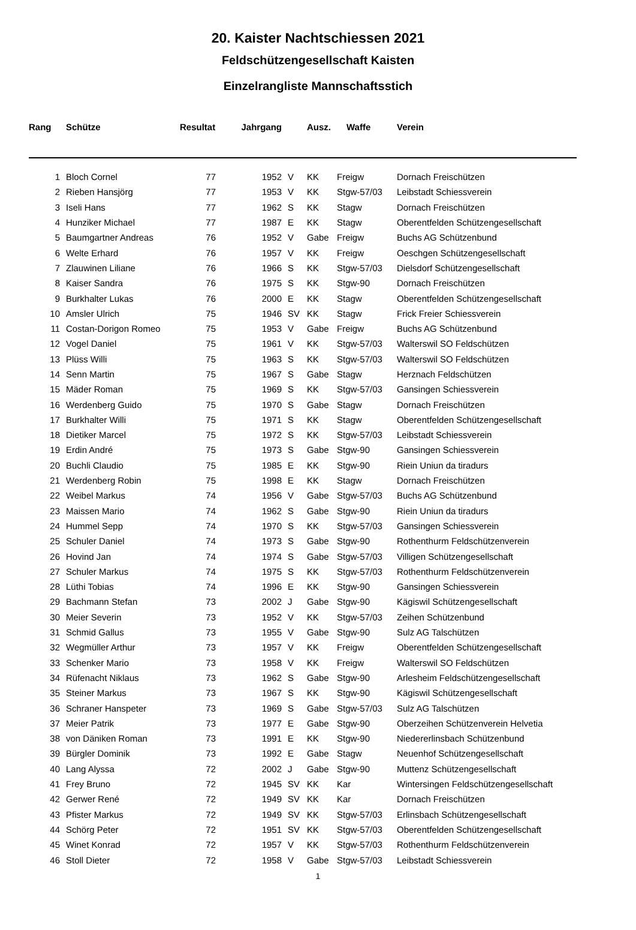20. Kaister Nachtschiessen 2021
Feldschützengesellschaft Kaisten
Einzelrangliste Mannschaftsstich
| Rang | Schütze | Resultat | Jahrgang | | Ausz. | Waffe | Verein |
| --- | --- | --- | --- | --- | --- | --- | --- |
| 1 | Bloch Cornel | 77 | 1952 | V | KK | Freigw | Dornach Freischützen |
| 2 | Rieben Hansjörg | 77 | 1953 | V | KK | Stgw-57/03 | Leibstadt Schiessverein |
| 3 | Iseli Hans | 77 | 1962 | S | KK | Stagw | Dornach Freischützen |
| 4 | Hunziker Michael | 77 | 1987 | E | KK | Stagw | Oberentfelden Schützengesellschaft |
| 5 | Baumgartner Andreas | 76 | 1952 | V | Gabe | Freigw | Buchs AG Schützenbund |
| 6 | Welte Erhard | 76 | 1957 | V | KK | Freigw | Oeschgen Schützengesellschaft |
| 7 | Zlauwinen Liliane | 76 | 1966 | S | KK | Stgw-57/03 | Dielsdorf Schützengesellschaft |
| 8 | Kaiser Sandra | 76 | 1975 | S | KK | Stgw-90 | Dornach Freischützen |
| 9 | Burkhalter Lukas | 76 | 2000 | E | KK | Stagw | Oberentfelden Schützengesellschaft |
| 10 | Amsler Ulrich | 75 | 1946 | SV | KK | Stagw | Frick Freier Schiessverein |
| 11 | Costan-Dorigon Romeo | 75 | 1953 | V | Gabe | Freigw | Buchs AG Schützenbund |
| 12 | Vogel Daniel | 75 | 1961 | V | KK | Stgw-57/03 | Walterswil SO Feldschützen |
| 13 | Plüss Willi | 75 | 1963 | S | KK | Stgw-57/03 | Walterswil SO Feldschützen |
| 14 | Senn Martin | 75 | 1967 | S | Gabe | Stagw | Herznach Feldschützen |
| 15 | Mäder Roman | 75 | 1969 | S | KK | Stgw-57/03 | Gansingen Schiessverein |
| 16 | Werdenberg Guido | 75 | 1970 | S | Gabe | Stagw | Dornach Freischützen |
| 17 | Burkhalter Willi | 75 | 1971 | S | KK | Stagw | Oberentfelden Schützengesellschaft |
| 18 | Dietiker Marcel | 75 | 1972 | S | KK | Stgw-57/03 | Leibstadt Schiessverein |
| 19 | Erdin André | 75 | 1973 | S | Gabe | Stgw-90 | Gansingen Schiessverein |
| 20 | Buchli Claudio | 75 | 1985 | E | KK | Stgw-90 | Riein Uniun da tiradurs |
| 21 | Werdenberg Robin | 75 | 1998 | E | KK | Stagw | Dornach Freischützen |
| 22 | Weibel Markus | 74 | 1956 | V | Gabe | Stgw-57/03 | Buchs AG Schützenbund |
| 23 | Maissen Mario | 74 | 1962 | S | Gabe | Stgw-90 | Riein Uniun da tiradurs |
| 24 | Hummel Sepp | 74 | 1970 | S | KK | Stgw-57/03 | Gansingen Schiessverein |
| 25 | Schuler Daniel | 74 | 1973 | S | Gabe | Stgw-90 | Rothenthurm Feldschützenverein |
| 26 | Hovind Jan | 74 | 1974 | S | Gabe | Stgw-57/03 | Villigen Schützengesellschaft |
| 27 | Schuler Markus | 74 | 1975 | S | KK | Stgw-57/03 | Rothenthurm Feldschützenverein |
| 28 | Lüthi Tobias | 74 | 1996 | E | KK | Stgw-90 | Gansingen Schiessverein |
| 29 | Bachmann Stefan | 73 | 2002 | J | Gabe | Stgw-90 | Kägiswil Schützengesellschaft |
| 30 | Meier Severin | 73 | 1952 | V | KK | Stgw-57/03 | Zeihen Schützenbund |
| 31 | Schmid Gallus | 73 | 1955 | V | Gabe | Stgw-90 | Sulz AG Talschützen |
| 32 | Wegmüller Arthur | 73 | 1957 | V | KK | Freigw | Oberentfelden Schützengesellschaft |
| 33 | Schenker Mario | 73 | 1958 | V | KK | Freigw | Walterswil SO Feldschützen |
| 34 | Rüfenacht Niklaus | 73 | 1962 | S | Gabe | Stgw-90 | Arlesheim Feldschützengesellschaft |
| 35 | Steiner Markus | 73 | 1967 | S | KK | Stgw-90 | Kägiswil Schützengesellschaft |
| 36 | Schraner Hanspeter | 73 | 1969 | S | Gabe | Stgw-57/03 | Sulz AG Talschützen |
| 37 | Meier Patrik | 73 | 1977 | E | Gabe | Stgw-90 | Oberzeihen Schützenverein Helvetia |
| 38 | von Däniken Roman | 73 | 1991 | E | KK | Stgw-90 | Niedererlinsbach Schützenbund |
| 39 | Bürgler Dominik | 73 | 1992 | E | Gabe | Stagw | Neuenhof Schützengesellschaft |
| 40 | Lang Alyssa | 72 | 2002 | J | Gabe | Stgw-90 | Muttenz Schützengesellschaft |
| 41 | Frey Bruno | 72 | 1945 | SV | KK | Kar | Wintersingen Feldschützengesellschaft |
| 42 | Gerwer René | 72 | 1949 | SV | KK | Kar | Dornach Freischützen |
| 43 | Pfister Markus | 72 | 1949 | SV | KK | Stgw-57/03 | Erlinsbach Schützengesellschaft |
| 44 | Schörg Peter | 72 | 1951 | SV | KK | Stgw-57/03 | Oberentfelden Schützengesellschaft |
| 45 | Winet Konrad | 72 | 1957 | V | KK | Stgw-57/03 | Rothenthurm Feldschützenverein |
| 46 | Stoll Dieter | 72 | 1958 | V | Gabe | Stgw-57/03 | Leibstadt Schiessverein |
1